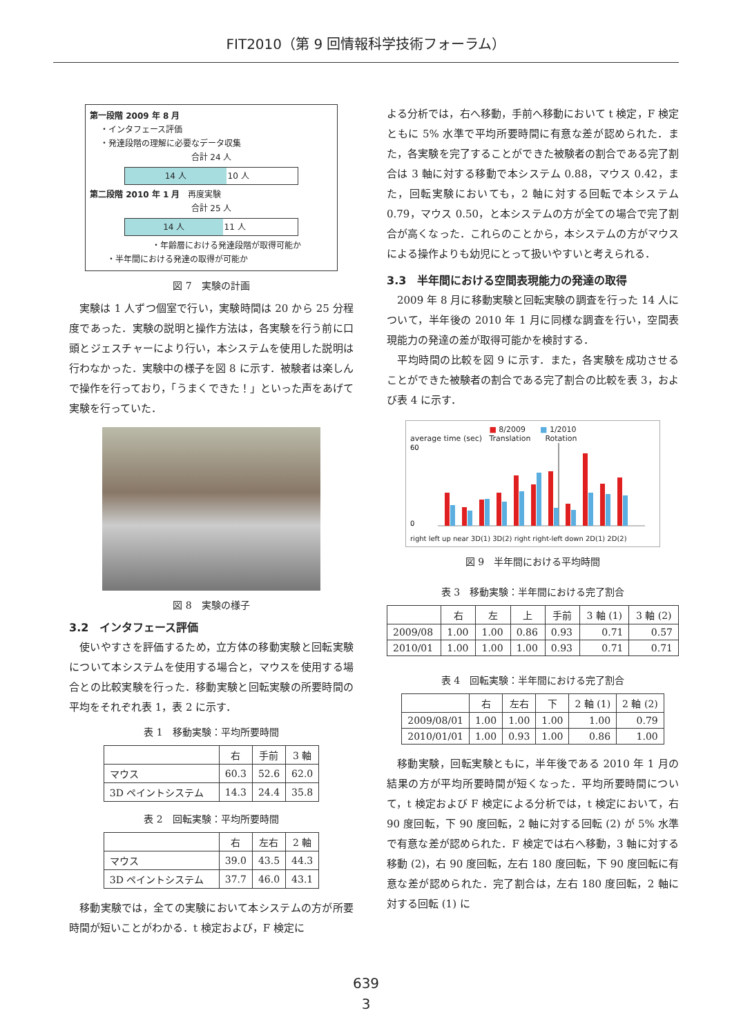FIT2010（第 9 回情報科学技術フォーラム）
第一段階 2009 年 8 月
・インタフェース評価
・発達段階の理解に必要なデータ収集
合計 24 人
14 人 10 人
第二段階 2010 年 1 月 再度実験
合計 25 人
14 人 11 人
・年齢層における発達段階が取得可能か
・半年間における発達の取得が可能か
図 7　実験の計画
実験は 1 人ずつ個室で行い，実験時間は 20 から 25 分程度であった．実験の説明と操作方法は，各実験を行う前に口頭とジェスチャーにより行い，本システムを使用した説明は行わなかった．実験中の様子を図 8 に示す．被験者は楽しんで操作を行っており，「うまくできた！」といった声をあげて実験を行っていた．
図 8　実験の様子
3.2　インタフェース評価
使いやすさを評価するため，立方体の移動実験と回転実験について本システムを使用する場合と，マウスを使用する場合との比較実験を行った．移動実験と回転実験の所要時間の平均をそれぞれ表 1，表 2 に示す．
表 1　移動実験：平均所要時間
| | 右 | 手前 | 3 軸 |
| --- | --- | --- | --- |
| マウス | 60.3 | 52.6 | 62.0 |
| 3D ペイントシステム | 14.3 | 24.4 | 35.8 |
表 2　回転実験：平均所要時間
| | 右 | 左右 | 2 軸 |
| --- | --- | --- | --- |
| マウス | 39.0 | 43.5 | 44.3 |
| 3D ペイントシステム | 37.7 | 46.0 | 43.1 |
移動実験では，全ての実験において本システムの方が所要時間が短いことがわかる．t 検定および，F 検定に
よる分析では，右へ移動，手前へ移動において t 検定，F 検定ともに 5% 水準で平均所要時間に有意な差が認められた．また，各実験を完了することができた被験者の割合である完了割合は 3 軸に対する移動で本システム 0.88，マウス 0.42，また，回転実験においても，2 軸に対する回転で本システム 0.79，マウス 0.50，と本システムの方が全ての場合で完了割合が高くなった．これらのことから，本システムの方がマウスによる操作よりも幼児にとって扱いやすいと考えられる．
3.3　半年間における空間表現能力の発達の取得
2009 年 8 月に移動実験と回転実験の調査を行った 14 人について，半年後の 2010 年 1 月に同様な調査を行い，空間表現能力の発達の差が取得可能かを検討する．
平均時間の比較を図 9 に示す．また，各実験を成功させることができた被験者の割合である完了割合の比較を表 3，および表 4 に示す．
■ 8/2009 ■ 1/2010
average time (sec) Translation Rotation
60
0
right left up near 3D(1) 3D(2) right right-left down 2D(1) 2D(2)
図 9　半年間における平均時間
表 3　移動実験：半年間における完了割合
| | 右 | 左 | 上 | 手前 | 3 軸 (1) | 3 軸 (2) |
| --- | --- | --- | --- | --- | --- | --- |
| 2009/08 | 1.00 | 1.00 | 0.86 | 0.93 | 0.71 | 0.57 |
| 2010/01 | 1.00 | 1.00 | 1.00 | 0.93 | 0.71 | 0.71 |
表 4　回転実験：半年間における完了割合
| | 右 | 左右 | 下 | 2 軸 (1) | 2 軸 (2) |
| --- | --- | --- | --- | --- | --- |
| 2009/08/01 | 1.00 | 1.00 | 1.00 | 1.00 | 0.79 |
| 2010/01/01 | 1.00 | 0.93 | 1.00 | 0.86 | 1.00 |
移動実験，回転実験ともに，半年後である 2010 年 1 月の結果の方が平均所要時間が短くなった．平均所要時間について，t 検定および F 検定による分析では，t 検定において，右 90 度回転，下 90 度回転，2 軸に対する回転 (2) が 5% 水準で有意な差が認められた．F 検定では右へ移動，3 軸に対する移動 (2)，右 90 度回転，左右 180 度回転，下 90 度回転に有意な差が認められた．完了割合は，左右 180 度回転，2 軸に対する回転 (1) に
639
3